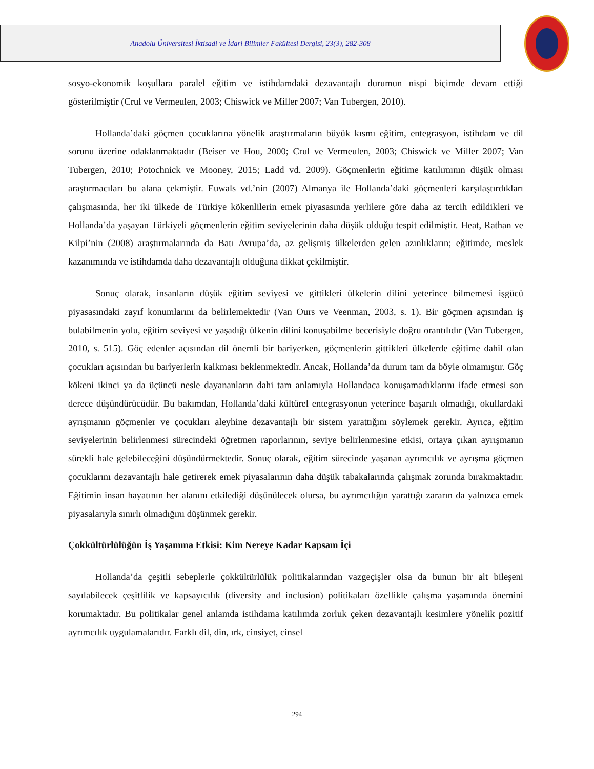Anadolu Üniversitesi İktisadi ve İdari Bilimler Fakültesi Dergisi, 23(3), 282-308
sosyo-ekonomik koşullara paralel eğitim ve istihdamdaki dezavantajlı durumun nispi biçimde devam ettiği gösterilmiştir (Crul ve Vermeulen, 2003; Chiswick ve Miller 2007; Van Tubergen, 2010).
Hollanda’daki göçmen çocuklarına yönelik araştırmaların büyük kısmı eğitim, entegrasyon, istihdam ve dil sorunu üzerine odaklanmaktadır (Beiser ve Hou, 2000; Crul ve Vermeulen, 2003; Chiswick ve Miller 2007; Van Tubergen, 2010; Potochnick ve Mooney, 2015; Ladd vd. 2009). Göçmenlerin eğitime katılımının düşük olması araştırmacıları bu alana çekmiştir. Euwals vd.’nin (2007) Almanya ile Hollanda’daki göçmenleri karşılaştırdıkları çalışmasında, her iki ülkede de Türkiye kökenlilerin emek piyasasında yerlilere göre daha az tercih edildikleri ve Hollanda’da yaşayan Türkiyeli göçmenlerin eğitim seviyelerinin daha düşük olduğu tespit edilmiştir. Heat, Rathan ve Kilpi’nin (2008) araştırmalarında da Batı Avrupa’da, az gelişmiş ülkelerden gelen azınlıkların; eğitimde, meslek kazanımında ve istihdamda daha dezavantajlı olduğuna dikkat çekilmiştir.
Sonuç olarak, insanların düşük eğitim seviyesi ve gittikleri ülkelerin dilini yeterince bilmemesi işgücü piyasasındaki zayıf konumlarını da belirlemektedir (Van Ours ve Veenman, 2003, s. 1). Bir göçmen açısından iş bulabilmenin yolu, eğitim seviyesi ve yaşadığı ülkenin dilini konuşabilme becerisiyle doğru orantılıdır (Van Tubergen, 2010, s. 515). Göç edenler açısından dil önemli bir bariyerken, göçmenlerin gittikleri ülkelerde eğitime dahil olan çocukları açısından bu bariyerlerin kalkması beklenmektedir. Ancak, Hollanda’da durum tam da böyle olmamıştır. Göç kökeni ikinci ya da üçüncü nesle dayananların dahi tam anlamıyla Hollandaca konuşamadıklarını ifade etmesi son derece düşündürücüdür. Bu bakımdan, Hollanda’daki kültürel entegrasyonun yeterince başarılı olmadığı, okullardaki ayrışmanın göçmenler ve çocukları aleyhine dezavantajlı bir sistem yarattığını söylemek gerekir. Ayrıca, eğitim seviyelerinin belirlenmesi sürecindeki öğretmen raporlarının, seviye belirlenmesine etkisi, ortaya çıkan ayrışmanın sürekli hale gelebileceğini düşündürmektedir. Sonuç olarak, eğitim sürecinde yaşanan ayrımcılık ve ayrışma göçmen çocuklarını dezavantajlı hale getirerek emek piyasalarının daha düşük tabakalarında çalışmak zorunda bırakmaktadır. Eğitimin insan hayatının her alanını etkilediği düşünülecek olursa, bu ayrımcılığın yarattığı zararın da yalnızca emek piyasalarıyla sınırlı olmadığını düşünmek gerekir.
Çokkültürlülüğün İş Yaşamına Etkisi: Kim Nereye Kadar Kapsam İçi
Hollanda’da çeşitli sebeplerle çokkültürlülük politikalarından vazgeçişler olsa da bunun bir alt bileşeni sayılabilecek çeşitlilik ve kapsayıcılık (diversity and inclusion) politikaları özellikle çalışma yaşamında önemini korumaktadır. Bu politikalar genel anlamda istihdama katılımda zorluk çeken dezavantajlı kesimlere yönelik pozitif ayrımcılık uygulamalarıdır. Farklı dil, din, ırk, cinsiyet, cinsel
294